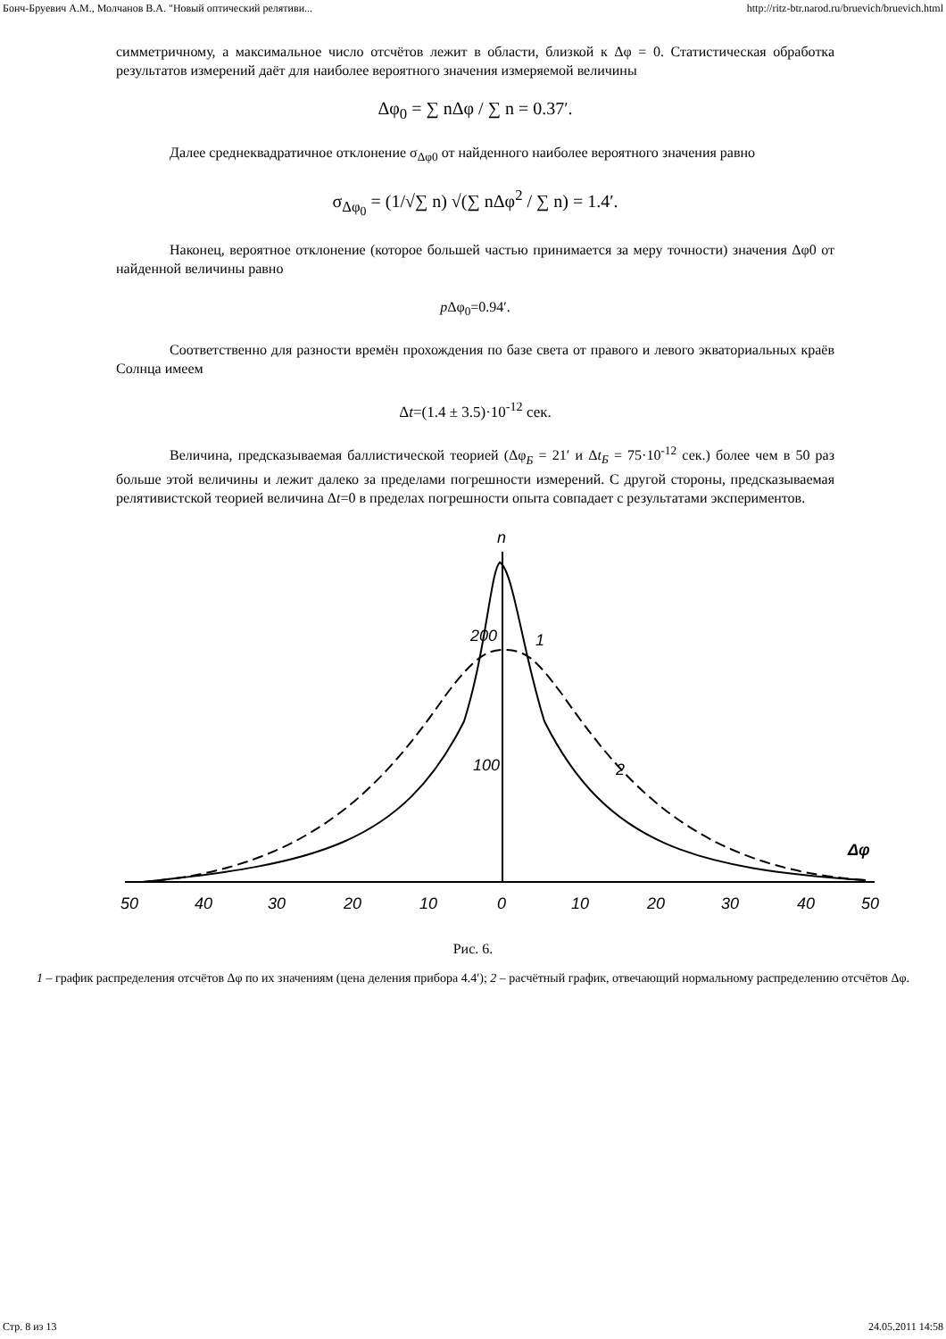Бонч-Бруевич А.М., Молчанов В.А. "Новый оптический релятиви... http://ritz-btr.narod.ru/bruevich/bruevich.html
симметричному, а максимальное число отсчётов лежит в области, близкой к Δφ = 0. Статистическая обработка результатов измерений даёт для наиболее вероятного значения измеряемой величины
Δφ<sub>0</sub> = ∑ nΔφ / ∑ n = 0.37′.
Далее среднеквадратичное отклонение σ<sub>Δφ0</sub> от найденного наиболее вероятного значения равно
σ<sub>Δφ<sub>0</sub></sub> = (1/√∑ n) √(∑ nΔφ<sup>2</sup> / ∑ n) = 1.4′.
Наконец, вероятное отклонение (которое большей частью принимается за меру точности) значения Δφ0 от найденной величины равно
p Δφ<sub>0</sub>=0.94′.
Соответственно для разности времён прохождения по базе света от правого и левого экваториальных краёв Солнца имеем
Δt=(1.4 ± 3.5)·10<sup>-12</sup> сек.
Величина, предсказываемая баллистической теорией (Δφ<sub>Б</sub> = 21′ и Δt<sub>Б</sub> = 75·10<sup>-12</sup> сек.) более чем в 50 раз больше этой величины и лежит далеко за пределами погрешности измерений. С другой стороны, предсказываемая релятивистской теорией величина Δt=0 в пределах погрешности опыта совпадает с результатами экспериментов.
n
200
100
1
2
Δφ
50
40
30
20
10
0
10
20
30
40
50
Рис. 6.
1 – график распределения отсчётов Δφ по их значениям (цена деления прибора 4.4′); 2 – расчётный график, отвечающий нормальному распределению отсчётов Δφ.
Стр. 8 из 13 24.05.2011 14:58